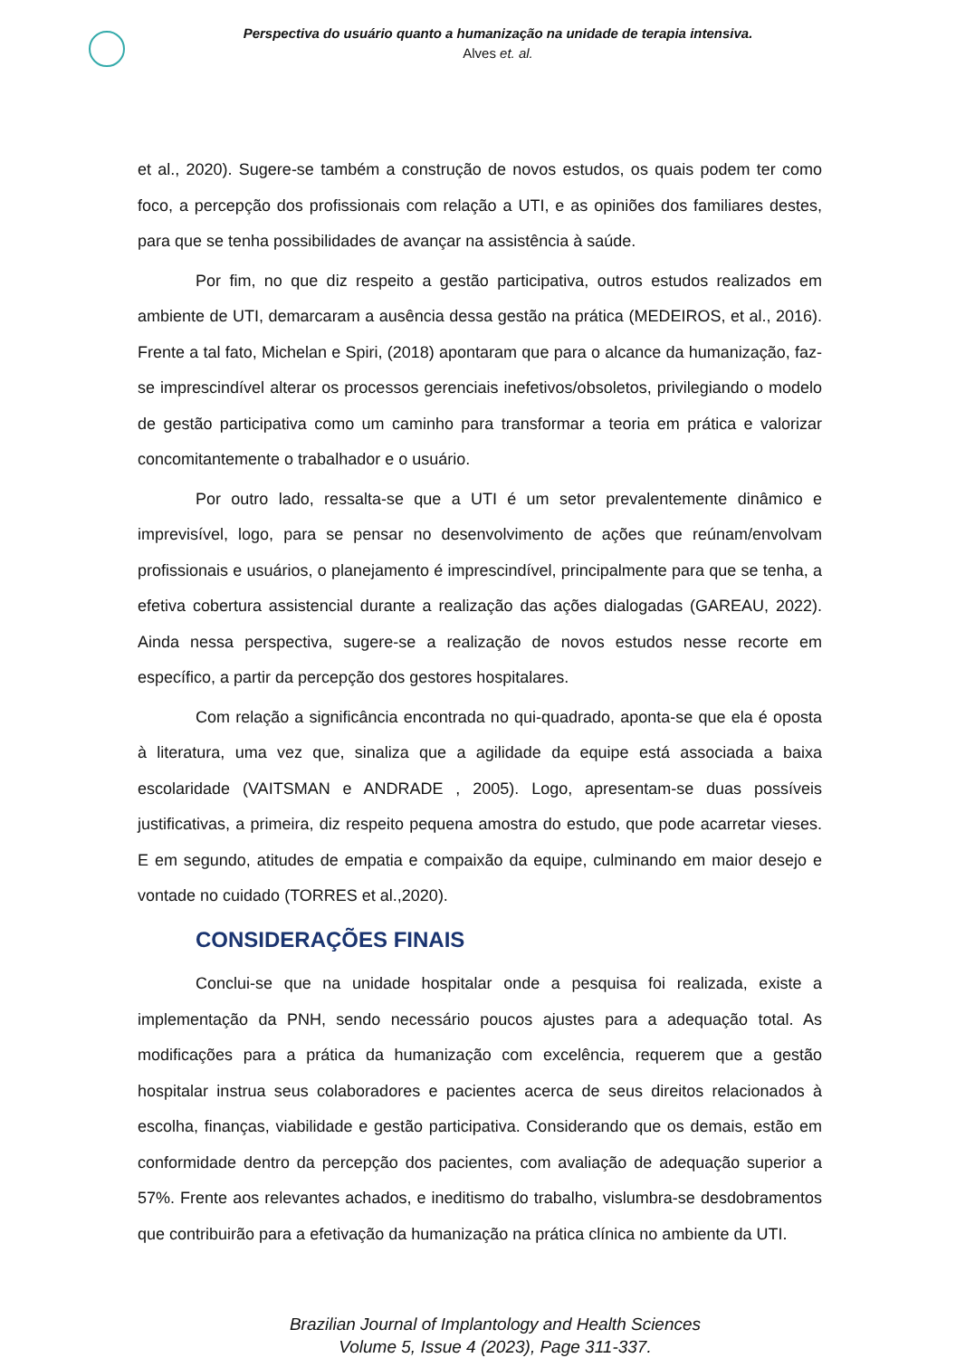Perspectiva do usuário quanto a humanização na unidade de terapia intensiva.
Alves et. al.
et al., 2020). Sugere-se também a construção de novos estudos, os quais podem ter como foco, a percepção dos profissionais com relação a UTI, e as opiniões dos familiares destes, para que se tenha possibilidades de avançar na assistência à saúde.
Por fim, no que diz respeito a gestão participativa, outros estudos realizados em ambiente de UTI, demarcaram a ausência dessa gestão na prática (MEDEIROS, et al., 2016). Frente a tal fato, Michelan e Spiri, (2018) apontaram que para o alcance da humanização, faz-se imprescindível alterar os processos gerenciais inefetivos/obsoletos, privilegiando o modelo de gestão participativa como um caminho para transformar a teoria em prática e valorizar concomitantemente o trabalhador e o usuário.
Por outro lado, ressalta-se que a UTI é um setor prevalentemente dinâmico e imprevisível, logo, para se pensar no desenvolvimento de ações que reúnam/envolvam profissionais e usuários, o planejamento é imprescindível, principalmente para que se tenha, a efetiva cobertura assistencial durante a realização das ações dialogadas (GAREAU, 2022). Ainda nessa perspectiva, sugere-se a realização de novos estudos nesse recorte em específico, a partir da percepção dos gestores hospitalares.
Com relação a significância encontrada no qui-quadrado, aponta-se que ela é oposta à literatura, uma vez que, sinaliza que a agilidade da equipe está associada a baixa escolaridade (VAITSMAN e ANDRADE , 2005). Logo, apresentam-se duas possíveis justificativas, a primeira, diz respeito pequena amostra do estudo, que pode acarretar vieses. E em segundo, atitudes de empatia e compaixão da equipe, culminando em maior desejo e vontade no cuidado (TORRES et al.,2020).
CONSIDERAÇÕES FINAIS
Conclui-se que na unidade hospitalar onde a pesquisa foi realizada, existe a implementação da PNH, sendo necessário poucos ajustes para a adequação total. As modificações para a prática da humanização com excelência, requerem que a gestão hospitalar instrua seus colaboradores e pacientes acerca de seus direitos relacionados à escolha, finanças, viabilidade e gestão participativa. Considerando que os demais, estão em conformidade dentro da percepção dos pacientes, com avaliação de adequação superior a 57%. Frente aos relevantes achados, e ineditismo do trabalho, vislumbra-se desdobramentos que contribuirão para a efetivação da humanização na prática clínica no ambiente da UTI.
Brazilian Journal of Implantology and Health Sciences
Volume 5, Issue 4 (2023), Page 311-337.